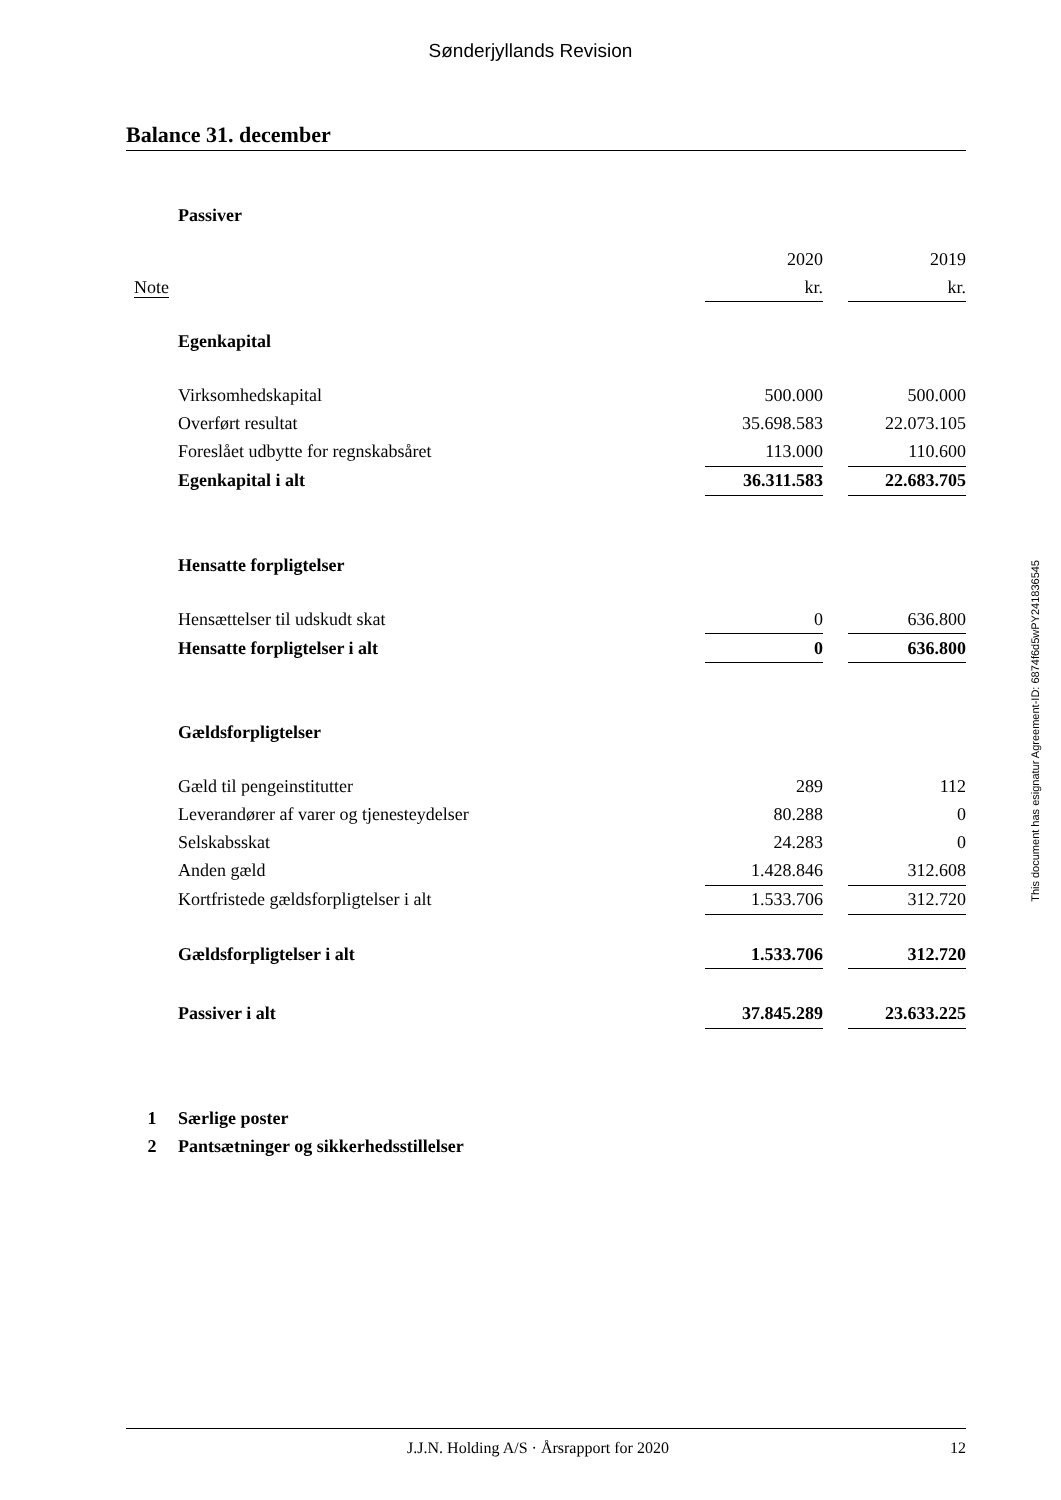Sønderjyllands Revision
Balance 31. december
| | Passiver | | | |
| | | 2020 | | 2019 |
| Note | | kr. | | kr. |
| | Egenkapital | | | |
| | Virksomhedskapital | 500.000 | | 500.000 |
| | Overført resultat | 35.698.583 | | 22.073.105 |
| | Foreslået udbytte for regnskabsåret | 113.000 | | 110.600 |
| | Egenkapital i alt | 36.311.583 | | 22.683.705 |
| | Hensatte forpligtelser | | | |
| | Hensættelser til udskudt skat | 0 | | 636.800 |
| | Hensatte forpligtelser i alt | 0 | | 636.800 |
| | Gældsforpligtelser | | | |
| | Gæld til pengeinstitutter | 289 | | 112 |
| | Leverandører af varer og tjenesteydelser | 80.288 | | 0 |
| | Selskabsskat | 24.283 | | 0 |
| | Anden gæld | 1.428.846 | | 312.608 |
| | Kortfristede gældsforpligtelser i alt | 1.533.706 | | 312.720 |
| | Gældsforpligtelser i alt | 1.533.706 | | 312.720 |
| | Passiver i alt | 37.845.289 | | 23.633.225 |
| 1 | Særlige poster | | | |
| 2 | Pantsætninger og sikkerhedsstillelser | | | |
This document has esignatur Agreement-ID: 6874f6d5wPY241836545
J.J.N. Holding A/S · Årsrapport for 2020 12